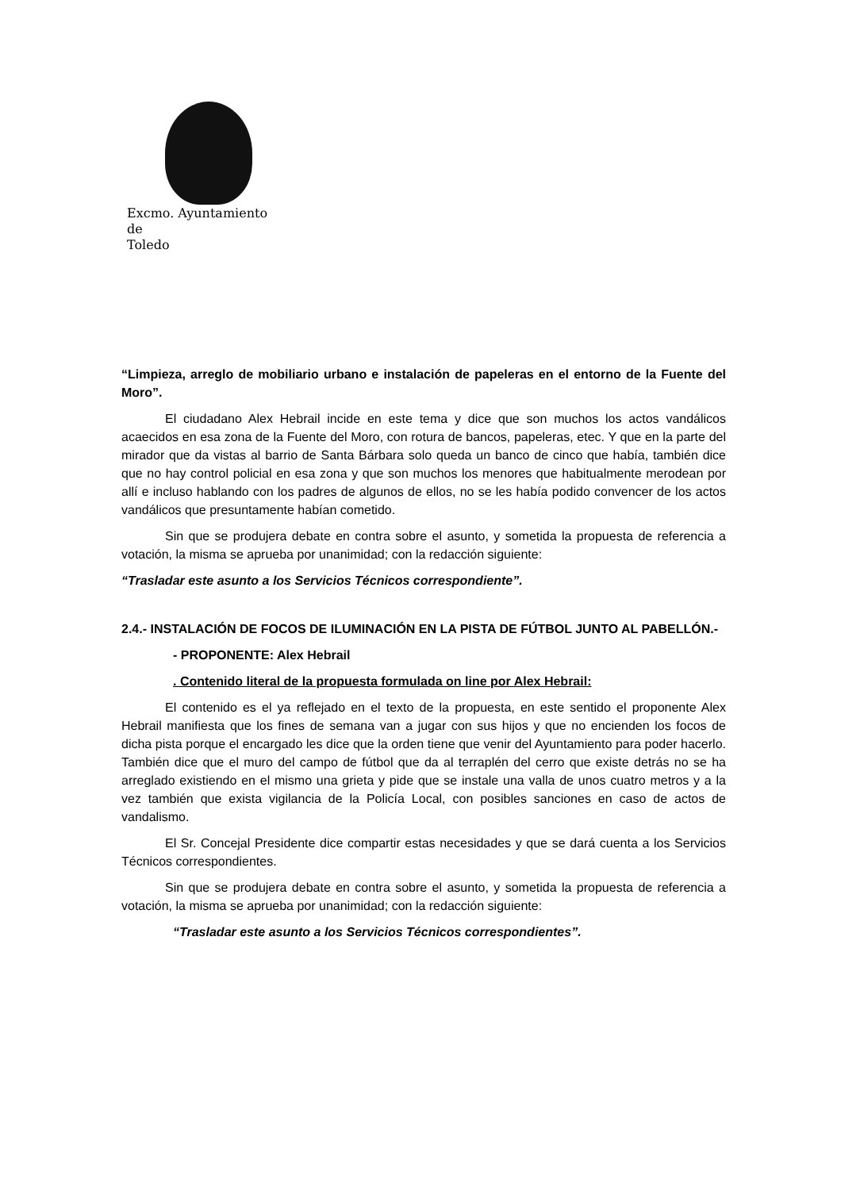Excmo. Ayuntamiento
de
Toledo
“Limpieza, arreglo de mobiliario urbano e instalación de papeleras en el entorno de la Fuente del Moro”.
El ciudadano Alex Hebrail incide en este tema y dice que son muchos los actos vandálicos acaecidos en esa zona de la Fuente del Moro, con rotura de bancos, papeleras, etec. Y que en la parte del mirador que da vistas al barrio de Santa Bárbara solo queda un banco de cinco que había, también dice que no hay control policial en esa zona y que son muchos los menores que habitualmente merodean por allí e incluso hablando con los padres de algunos de ellos, no se les había podido convencer de los actos vandálicos que presuntamente habían cometido.
Sin que se produjera debate en contra sobre el asunto, y sometida la propuesta de referencia a votación, la misma se aprueba por unanimidad; con la redacción siguiente:
“Trasladar este asunto a los Servicios Técnicos correspondiente”.
2.4.- INSTALACIÓN DE FOCOS DE ILUMINACIÓN EN LA PISTA DE FÚTBOL JUNTO AL PABELLÓN.-
- PROPONENTE: Alex Hebrail
. Contenido literal de la propuesta formulada on line por Alex Hebrail:
El contenido es el ya reflejado en el texto de la propuesta, en este sentido el proponente Alex Hebrail manifiesta que los fines de semana van a jugar con sus hijos y que no encienden los focos de dicha pista porque el encargado les dice que la orden tiene que venir del Ayuntamiento para poder hacerlo. También dice que el muro del campo de fútbol que da al terraplén del cerro que existe detrás no se ha arreglado existiendo en el mismo una grieta y pide que se instale una valla de unos cuatro metros y a la vez también que exista vigilancia de la Policía Local, con posibles sanciones en caso de actos de vandalismo.
El Sr. Concejal Presidente dice compartir estas necesidades y que se dará cuenta a los Servicios Técnicos correspondientes.
Sin que se produjera debate en contra sobre el asunto, y sometida la propuesta de referencia a votación, la misma se aprueba por unanimidad; con la redacción siguiente:
“Trasladar este asunto a los Servicios Técnicos correspondientes”.